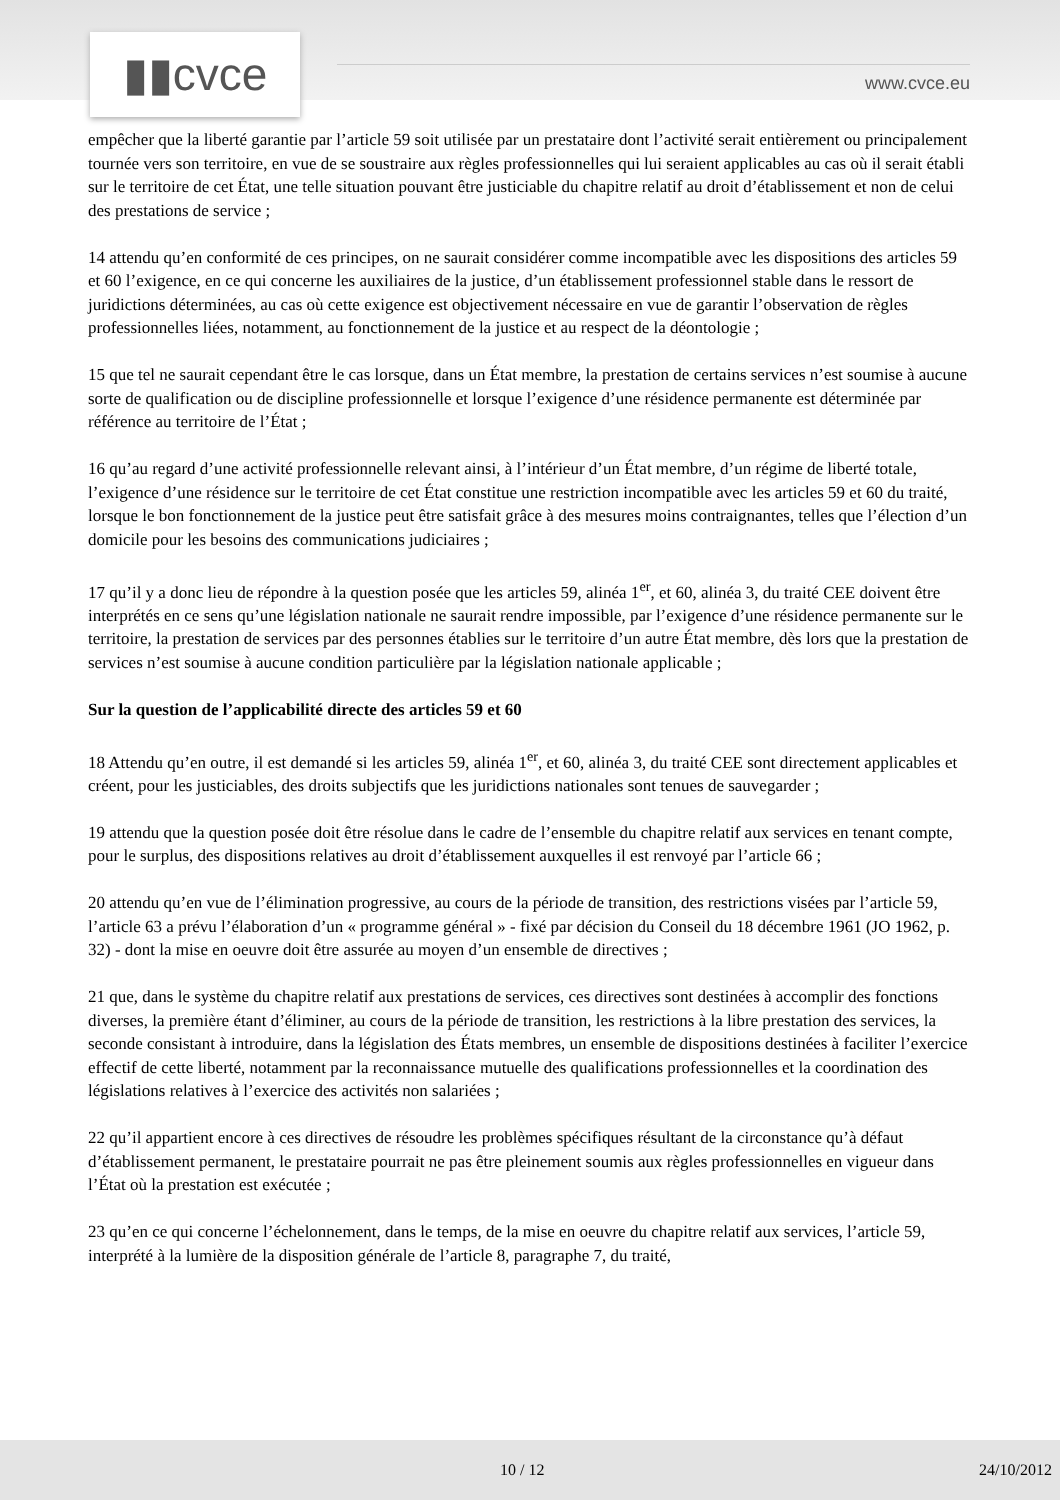▮▮cvce www.cvce.eu
empêcher que la liberté garantie par l’article 59 soit utilisée par un prestataire dont l’activité serait entièrement ou principalement tournée vers son territoire, en vue de se soustraire aux règles professionnelles qui lui seraient applicables au cas où il serait établi sur le territoire de cet État, une telle situation pouvant être justiciable du chapitre relatif au droit d’établissement et non de celui des prestations de service ;
14 attendu qu’en conformité de ces principes, on ne saurait considérer comme incompatible avec les dispositions des articles 59 et 60 l’exigence, en ce qui concerne les auxiliaires de la justice, d’un établissement professionnel stable dans le ressort de juridictions déterminées, au cas où cette exigence est objectivement nécessaire en vue de garantir l’observation de règles professionnelles liées, notamment, au fonctionnement de la justice et au respect de la déontologie ;
15 que tel ne saurait cependant être le cas lorsque, dans un État membre, la prestation de certains services n’est soumise à aucune sorte de qualification ou de discipline professionnelle et lorsque l’exigence d’une résidence permanente est déterminée par référence au territoire de l’État ;
16 qu’au regard d’une activité professionnelle relevant ainsi, à l’intérieur d’un État membre, d’un régime de liberté totale, l’exigence d’une résidence sur le territoire de cet État constitue une restriction incompatible avec les articles 59 et 60 du traité, lorsque le bon fonctionnement de la justice peut être satisfait grâce à des mesures moins contraignantes, telles que l’élection d’un domicile pour les besoins des communications judiciaires ;
17 qu’il y a donc lieu de répondre à la question posée que les articles 59, alinéa 1<sup>er</sup>, et 60, alinéa 3, du traité CEE doivent être interprétés en ce sens qu’une législation nationale ne saurait rendre impossible, par l’exigence d’une résidence permanente sur le territoire, la prestation de services par des personnes établies sur le territoire d’un autre État membre, dès lors que la prestation de services n’est soumise à aucune condition particulière par la législation nationale applicable ;
Sur la question de l’applicabilité directe des articles 59 et 60
18 Attendu qu’en outre, il est demandé si les articles 59, alinéa 1<sup>er</sup>, et 60, alinéa 3, du traité CEE sont directement applicables et créent, pour les justiciables, des droits subjectifs que les juridictions nationales sont tenues de sauvegarder ;
19 attendu que la question posée doit être résolue dans le cadre de l’ensemble du chapitre relatif aux services en tenant compte, pour le surplus, des dispositions relatives au droit d’établissement auxquelles il est renvoyé par l’article 66 ;
20 attendu qu’en vue de l’élimination progressive, au cours de la période de transition, des restrictions visées par l’article 59, l’article 63 a prévu l’élaboration d’un « programme général » - fixé par décision du Conseil du 18 décembre 1961 (JO 1962, p. 32) - dont la mise en oeuvre doit être assurée au moyen d’un ensemble de directives ;
21 que, dans le système du chapitre relatif aux prestations de services, ces directives sont destinées à accomplir des fonctions diverses, la première étant d’éliminer, au cours de la période de transition, les restrictions à la libre prestation des services, la seconde consistant à introduire, dans la législation des États membres, un ensemble de dispositions destinées à faciliter l’exercice effectif de cette liberté, notamment par la reconnaissance mutuelle des qualifications professionnelles et la coordination des législations relatives à l’exercice des activités non salariées ;
22 qu’il appartient encore à ces directives de résoudre les problèmes spécifiques résultant de la circonstance qu’à défaut d’établissement permanent, le prestataire pourrait ne pas être pleinement soumis aux règles professionnelles en vigueur dans l’État où la prestation est exécutée ;
23 qu’en ce qui concerne l’échelonnement, dans le temps, de la mise en oeuvre du chapitre relatif aux services, l’article 59, interprété à la lumière de la disposition générale de l’article 8, paragraphe 7, du traité,
10 / 12 24/10/2012